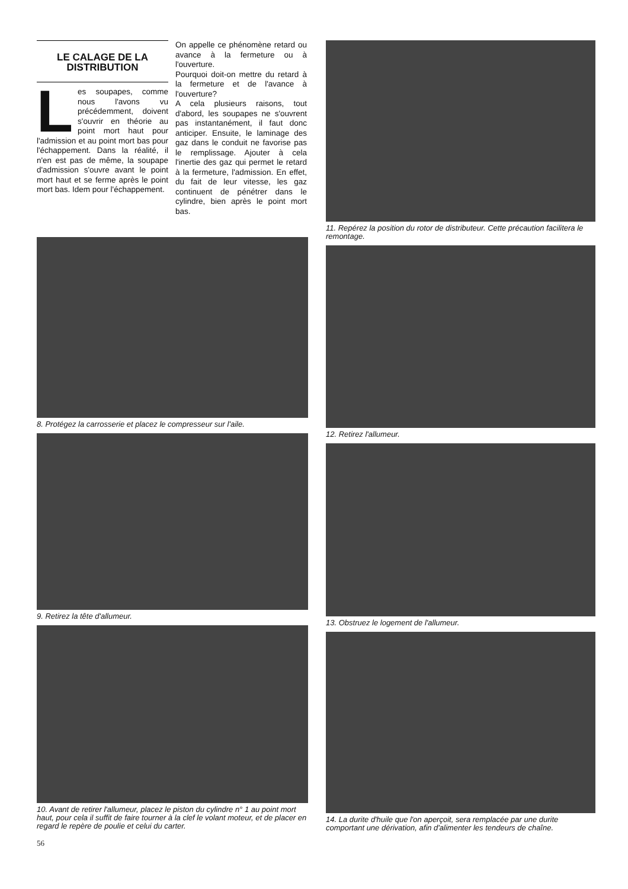LE CALAGE DE LA DISTRIBUTION
Les soupapes, comme nous l'avons vu précédemment, doivent s'ouvrir en théorie au point mort haut pour l'admission et au point mort bas pour l'échappement. Dans la réalité, il n'en est pas de même, la soupape d'admission s'ouvre avant le point mort haut et se ferme après le point mort bas. Idem pour l'échappement.
On appelle ce phénomène retard ou avance à la fermeture ou à l'ouverture.
Pourquoi doit-on mettre du retard à la fermeture et de l'avance à l'ouverture?
A cela plusieurs raisons, tout d'abord, les soupapes ne s'ouvrent pas instantanément, il faut donc anticiper. Ensuite, le laminage des gaz dans le conduit ne favorise pas le remplissage. Ajouter à cela l'inertie des gaz qui permet le retard à la fermeture, l'admission. En effet, du fait de leur vitesse, les gaz continuent de pénétrer dans le cylindre, bien après le point mort bas.
8. Protégez la carrosserie et placez le compresseur sur l'aile.
9. Retirez la tête d'allumeur.
10. Avant de retirer l'allumeur, placez le piston du cylindre n° 1 au point mort haut, pour cela il suffit de faire tourner à la clef le volant moteur, et de placer en regard le repère de poulie et celui du carter.
56
11. Repérez la position du rotor de distributeur. Cette précaution facilitera le remontage.
12. Retirez l'allumeur.
13. Obstruez le logement de l'allumeur.
14. La durite d'huile que l'on aperçoit, sera remplacée par une durite comportant une dérivation, afin d'alimenter les tendeurs de chaîne.